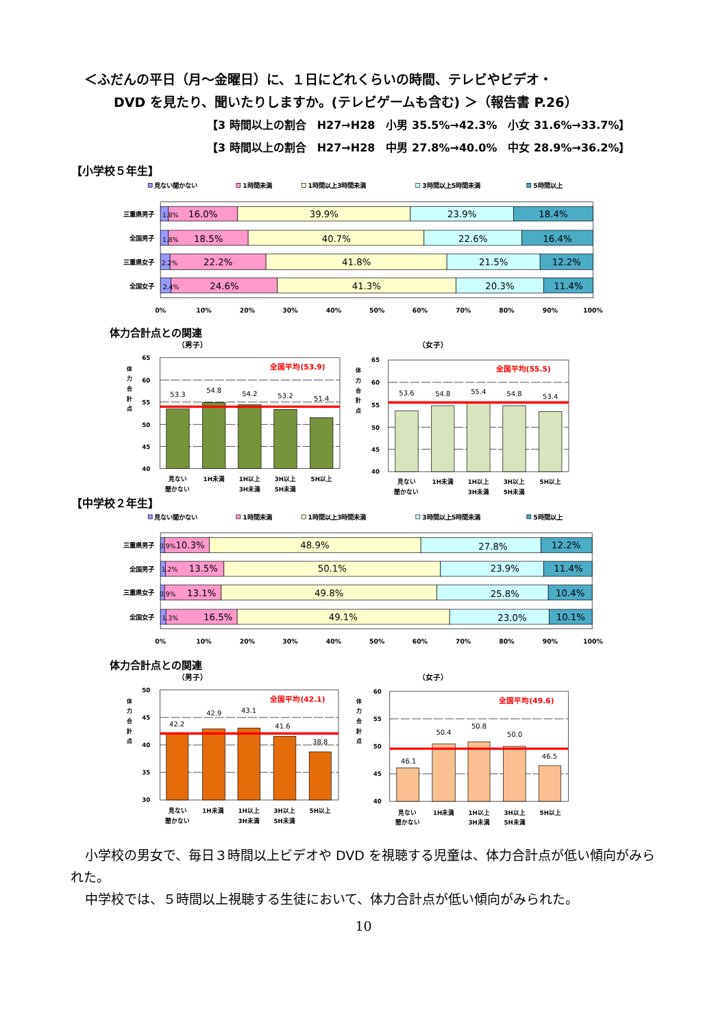＜ふだんの平日（月～金曜日）に、１日にどれくらいの時間、テレビやビデオ・
DVD を見たり、聞いたりしますか。(テレビゲームも含む) ＞（報告書 P.26）
【3 時間以上の割合　H27→H28　小男 35.5%→42.3%　小女 31.6%→33.7%】
【3 時間以上の割合　H27→H28　中男 27.8%→40.0%　中女 28.9%→36.2%】
【小学校５年生】
見ない聞かない
1時間未満
1時間以上3時間未満
3時間以上5時間未満
5時間以上
1.8%
16.0%
39.9%
23.9%
18.4%
1.8%
18.5%
40.7%
22.6%
16.4%
2.2%
22.2%
41.8%
21.5%
12.2%
2.4%
24.6%
41.3%
20.3%
11.4%
三重県男子
全国男子
三重県女子
全国女子
0%
10%
20%
30%
40%
50%
60%
70%
80%
90%
100%
体力合計点との関連
（男子）
体
力
合
計
点
65
60
55
50
45
40
53.3
54.8
54.2
53.2
51.4
全国平均(53.9)
見ない
聞かない
1H未満
1H以上
3H未満
3H以上
5H未満
5H以上
（女子）
体
力
合
計
点
65
60
55
50
45
40
53.6
54.8
55.4
54.8
53.4
全国平均(55.5)
見ない
聞かない
1H未満
1H以上
3H未満
3H以上
5H未満
5H以上
【中学校２年生】
見ない聞かない
1時間未満
1時間以上3時間未満
3時間以上5時間未満
5時間以上
0.9%
10.3%
48.9%
27.8%
12.2%
1.2%
13.5%
50.1%
23.9%
11.4%
0.9%
13.1%
49.8%
25.8%
10.4%
1.3%
16.5%
49.1%
23.0%
10.1%
三重県男子
全国男子
三重県女子
全国女子
0%
10%
20%
30%
40%
50%
60%
70%
80%
90%
100%
体力合計点との関連
（男子）
体
力
合
計
点
50
45
40
35
30
42.2
42.9
43.1
41.6
38.8
全国平均(42.1)
見ない
聞かない
1H未満
1H以上
3H未満
3H以上
5H未満
5H以上
（女子）
体
力
合
計
点
60
55
50
45
40
46.1
50.4
50.8
50.0
46.5
全国平均(49.6)
見ない
聞かない
1H未満
1H以上
3H未満
3H以上
5H未満
5H以上
小学校の男女で、毎日３時間以上ビデオや DVD を視聴する児童は、体力合計点が低い傾向がみられた。
中学校では、５時間以上視聴する生徒において、体力合計点が低い傾向がみられた。
10